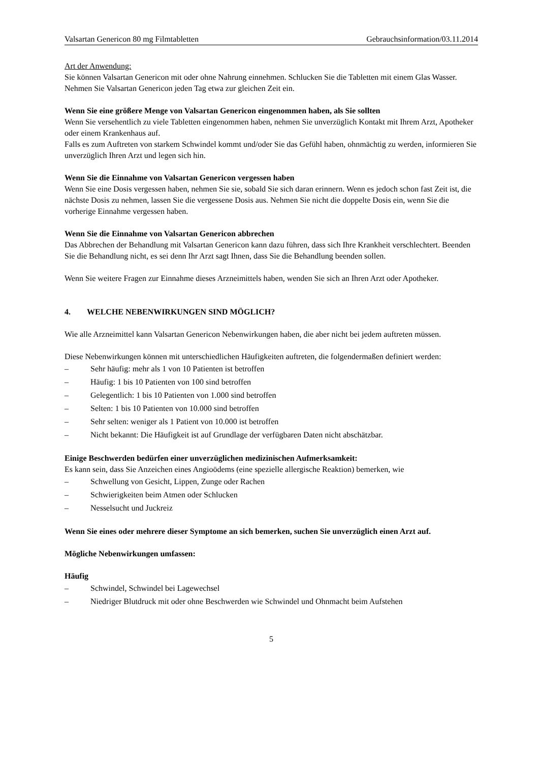Valsartan Genericon 80 mg Filmtabletten Gebrauchsinformation/03.11.2014
Art der Anwendung:
Sie können Valsartan Genericon mit oder ohne Nahrung einnehmen. Schlucken Sie die Tabletten mit einem Glas Wasser.
Nehmen Sie Valsartan Genericon jeden Tag etwa zur gleichen Zeit ein.
Wenn Sie eine größere Menge von Valsartan Genericon eingenommen haben, als Sie sollten
Wenn Sie versehentlich zu viele Tabletten eingenommen haben, nehmen Sie unverzüglich Kontakt mit Ihrem Arzt, Apotheker oder einem Krankenhaus auf.
Falls es zum Auftreten von starkem Schwindel kommt und/oder Sie das Gefühl haben, ohnmächtig zu werden, informieren Sie unverzüglich Ihren Arzt und legen sich hin.
Wenn Sie die Einnahme von Valsartan Genericon vergessen haben
Wenn Sie eine Dosis vergessen haben, nehmen Sie sie, sobald Sie sich daran erinnern. Wenn es jedoch schon fast Zeit ist, die nächste Dosis zu nehmen, lassen Sie die vergessene Dosis aus. Nehmen Sie nicht die doppelte Dosis ein, wenn Sie die vorherige Einnahme vergessen haben.
Wenn Sie die Einnahme von Valsartan Genericon abbrechen
Das Abbrechen der Behandlung mit Valsartan Genericon kann dazu führen, dass sich Ihre Krankheit verschlechtert. Beenden Sie die Behandlung nicht, es sei denn Ihr Arzt sagt Ihnen, dass Sie die Behandlung beenden sollen.
Wenn Sie weitere Fragen zur Einnahme dieses Arzneimittels haben, wenden Sie sich an Ihren Arzt oder Apotheker.
4. WELCHE NEBENWIRKUNGEN SIND MÖGLICH?
Wie alle Arzneimittel kann Valsartan Genericon Nebenwirkungen haben, die aber nicht bei jedem auftreten müssen.
Diese Nebenwirkungen können mit unterschiedlichen Häufigkeiten auftreten, die folgendermaßen definiert werden:
– Sehr häufig: mehr als 1 von 10 Patienten ist betroffen
– Häufig: 1 bis 10 Patienten von 100 sind betroffen
– Gelegentlich: 1 bis 10 Patienten von 1.000 sind betroffen
– Selten: 1 bis 10 Patienten von 10.000 sind betroffen
– Sehr selten: weniger als 1 Patient von 10.000 ist betroffen
– Nicht bekannt: Die Häufigkeit ist auf Grundlage der verfügbaren Daten nicht abschätzbar.
Einige Beschwerden bedürfen einer unverzüglichen medizinischen Aufmerksamkeit:
Es kann sein, dass Sie Anzeichen eines Angioödems (eine spezielle allergische Reaktion) bemerken, wie
– Schwellung von Gesicht, Lippen, Zunge oder Rachen
– Schwierigkeiten beim Atmen oder Schlucken
– Nesselsucht und Juckreiz
Wenn Sie eines oder mehrere dieser Symptome an sich bemerken, suchen Sie unverzüglich einen Arzt auf.
Mögliche Nebenwirkungen umfassen:
Häufig
– Schwindel, Schwindel bei Lagewechsel
– Niedriger Blutdruck mit oder ohne Beschwerden wie Schwindel und Ohnmacht beim Aufstehen
5